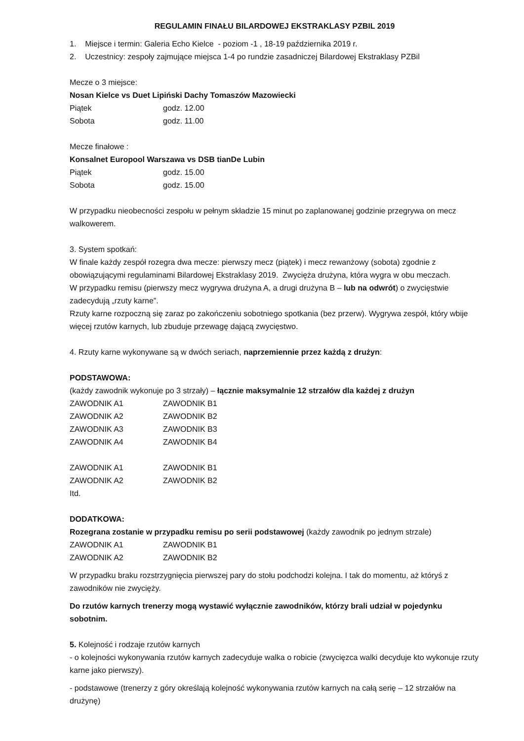REGULAMIN FINAŁU BILARDOWEJ EKSTRAKLASY PZBIL 2019
1. Miejsce i termin: Galeria Echo Kielce - poziom -1 , 18-19 października 2019 r.
2. Uczestnicy: zespoły zajmujące miejsca 1-4 po rundzie zasadniczej Bilardowej Ekstraklasy PZBil
Mecze o 3 miejsce:
Nosan Kielce vs Duet Lipiński Dachy Tomaszów Mazowiecki
Piątek godz. 12.00
Sobota godz. 11.00
Mecze finałowe :
Konsalnet Europool Warszawa vs DSB tianDe Lubin
Piątek godz. 15.00
Sobota godz. 15.00
W przypadku nieobecności zespołu w pełnym składzie 15 minut po zaplanowanej godzinie przegrywa on mecz walkowerem.
3. System spotkań:
W finale każdy zespół rozegra dwa mecze: pierwszy mecz (piątek) i mecz rewanżowy (sobota) zgodnie z obowiązującymi regulaminami Bilardowej Ekstraklasy 2019. Zwycięża drużyna, która wygra w obu meczach.
W przypadku remisu (pierwszy mecz wygrywa drużyna A, a drugi drużyna B – lub na odwrót) o zwycięstwie zadecydują „rzuty karne”.
Rzuty karne rozpoczną się zaraz po zakończeniu sobotniego spotkania (bez przerw). Wygrywa zespół, który wbije więcej rzutów karnych, lub zbuduje przewagę dającą zwycięstwo.
4. Rzuty karne wykonywane są w dwóch seriach, naprzemiennie przez każdą z drużyn:
PODSTAWOWA:
(każdy zawodnik wykonuje po 3 strzały) – łącznie maksymalnie 12 strzałów dla każdej z drużyn
ZAWODNIK A1 ZAWODNIK B1
ZAWODNIK A2 ZAWODNIK B2
ZAWODNIK A3 ZAWODNIK B3
ZAWODNIK A4 ZAWODNIK B4
ZAWODNIK A1 ZAWODNIK B1
ZAWODNIK A2 ZAWODNIK B2
Itd.
DODATKOWA:
Rozegrana zostanie w przypadku remisu po serii podstawowej (każdy zawodnik po jednym strzale)
ZAWODNIK A1 ZAWODNIK B1
ZAWODNIK A2 ZAWODNIK B2
W przypadku braku rozstrzygnięcia pierwszej pary do stołu podchodzi kolejna. I tak do momentu, aż któryś z zawodników nie zwycięży.
Do rzutów karnych trenerzy mogą wystawić wyłącznie zawodników, którzy brali udział w pojedynku sobotnim.
5. Kolejność i rodzaje rzutów karnych
- o kolejności wykonywania rzutów karnych zadecyduje walka o robicie (zwycięzca walki decyduje kto wykonuje rzuty karne jako pierwszy).
- podstawowe (trenerzy z góry określają kolejność wykonywania rzutów karnych na całą serię – 12 strzałów na drużynę)